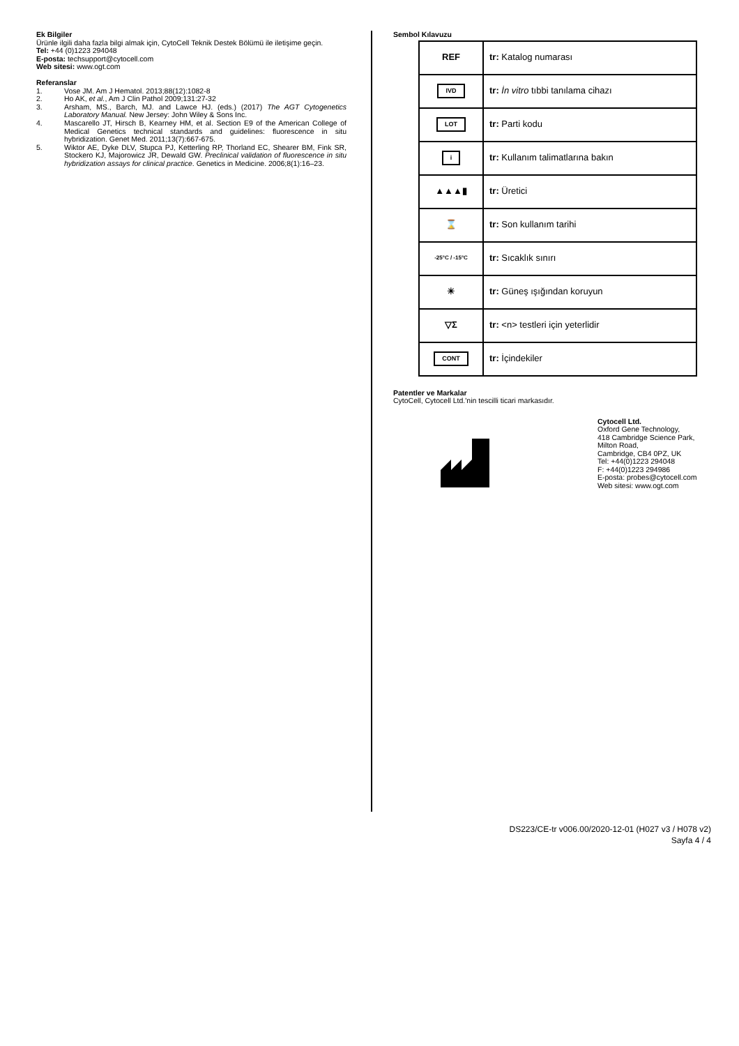Ek Bilgiler
Ürünle ilgili daha fazla bilgi almak için, CytoCell Teknik Destek Bölümü ile iletişime geçin.
Tel: +44 (0)1223 294048
E-posta: techsupport@cytocell.com
Web sitesi: www.ogt.com
Referanslar
1. Vose JM. Am J Hematol. 2013;88(12):1082-8
2. Ho AK, et al., Am J Clin Pathol 2009;131:27-32
3. Arsham, MS., Barch, MJ. and Lawce HJ. (eds.) (2017) The AGT Cytogenetics Laboratory Manual. New Jersey: John Wiley & Sons Inc.
4. Mascarello JT, Hirsch B, Kearney HM, et al. Section E9 of the American College of Medical Genetics technical standards and guidelines: fluorescence in situ hybridization. Genet Med. 2011;13(7):667-675.
5. Wiktor AE, Dyke DLV, Stupca PJ, Ketterling RP, Thorland EC, Shearer BM, Fink SR, Stockero KJ, Majorowicz JR, Dewald GW. Preclinical validation of fluorescence in situ hybridization assays for clinical practice. Genetics in Medicine. 2006;8(1):16–23.
Sembol Kılavuzu
| REF | tr: Katalog numarası |
| IVD | tr: İn vitro tıbbi tanılama cihazı |
| LOT | tr: Parti kodu |
| i | tr: Kullanım talimatlarına bakın |
| ▲▲▲▮ | tr: Üretici |
| ⌛ | tr: Son kullanım tarihi |
| -25°C / -15°C | tr: Sıcaklık sınırı |
| ☀ | tr: Güneş ışığından koruyun |
| ▽Σ | tr: <n> testleri için yeterlidir |
| CONT | tr: İçindekiler |
Patentler ve Markalar
CytoCell, Cytocell Ltd.'nin tescilli ticari markasıdır.
Cytocell Ltd.
Oxford Gene Technology,
418 Cambridge Science Park,
Milton Road,
Cambridge, CB4 0PZ, UK
Tel: +44(0)1223 294048
F: +44(0)1223 294986
E-posta: probes@cytocell.com
Web sitesi: www.ogt.com
DS223/CE-tr v006.00/2020-12-01 (H027 v3 / H078 v2)
Sayfa 4 / 4